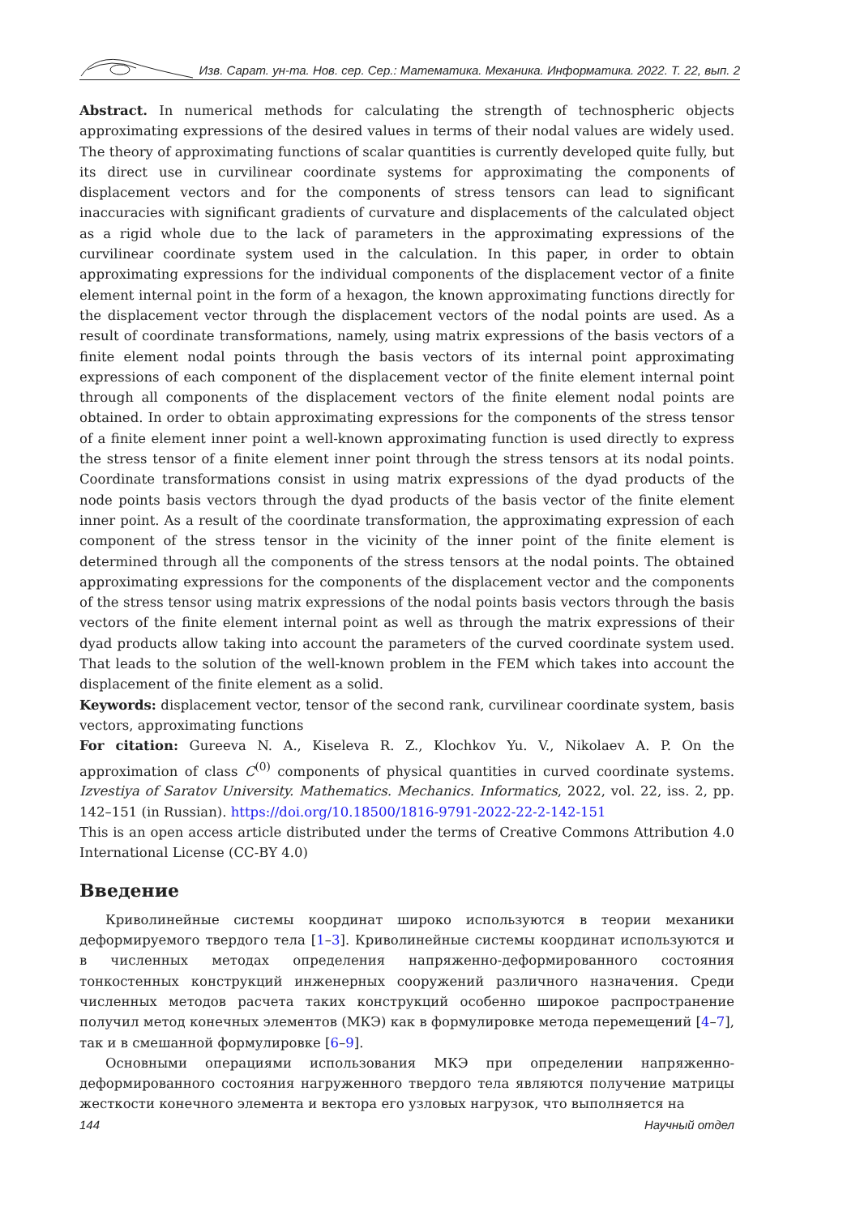Изв. Сарат. ун-та. Нов. сер. Сер.: Математика. Механика. Информатика. 2022. Т. 22, вып. 2
Abstract. In numerical methods for calculating the strength of technospheric objects approximating expressions of the desired values in terms of their nodal values are widely used. The theory of approximating functions of scalar quantities is currently developed quite fully, but its direct use in curvilinear coordinate systems for approximating the components of displacement vectors and for the components of stress tensors can lead to significant inaccuracies with significant gradients of curvature and displacements of the calculated object as a rigid whole due to the lack of parameters in the approximating expressions of the curvilinear coordinate system used in the calculation. In this paper, in order to obtain approximating expressions for the individual components of the displacement vector of a finite element internal point in the form of a hexagon, the known approximating functions directly for the displacement vector through the displacement vectors of the nodal points are used. As a result of coordinate transformations, namely, using matrix expressions of the basis vectors of a finite element nodal points through the basis vectors of its internal point approximating expressions of each component of the displacement vector of the finite element internal point through all components of the displacement vectors of the finite element nodal points are obtained. In order to obtain approximating expressions for the components of the stress tensor of a finite element inner point a well-known approximating function is used directly to express the stress tensor of a finite element inner point through the stress tensors at its nodal points. Coordinate transformations consist in using matrix expressions of the dyad products of the node points basis vectors through the dyad products of the basis vector of the finite element inner point. As a result of the coordinate transformation, the approximating expression of each component of the stress tensor in the vicinity of the inner point of the finite element is determined through all the components of the stress tensors at the nodal points. The obtained approximating expressions for the components of the displacement vector and the components of the stress tensor using matrix expressions of the nodal points basis vectors through the basis vectors of the finite element internal point as well as through the matrix expressions of their dyad products allow taking into account the parameters of the curved coordinate system used. That leads to the solution of the well-known problem in the FEM which takes into account the displacement of the finite element as a solid.
Keywords: displacement vector, tensor of the second rank, curvilinear coordinate system, basis vectors, approximating functions
For citation: Gureeva N. A., Kiseleva R. Z., Klochkov Yu. V., Nikolaev A. P. On the approximation of class C<sup>(0)</sup> components of physical quantities in curved coordinate systems. Izvestiya of Saratov University. Mathematics. Mechanics. Informatics, 2022, vol. 22, iss. 2, pp. 142–151 (in Russian). https://doi.org/10.18500/1816-9791-2022-22-2-142-151
This is an open access article distributed under the terms of Creative Commons Attribution 4.0 International License (CC-BY 4.0)
Введение
Криволинейные системы координат широко используются в теории механики деформируемого твердого тела [1–3]. Криволинейные системы координат используются и в численных методах определения напряженно-деформированного состояния тонкостенных конструкций инженерных сооружений различного назначения. Среди численных методов расчета таких конструкций особенно широкое распространение получил метод конечных элементов (МКЭ) как в формулировке метода перемещений [4–7], так и в смешанной формулировке [6–9].
Основными операциями использования МКЭ при определении напряженно-деформированного состояния нагруженного твердого тела являются получение матрицы жесткости конечного элемента и вектора его узловых нагрузок, что выполняется на
144 Научный отдел